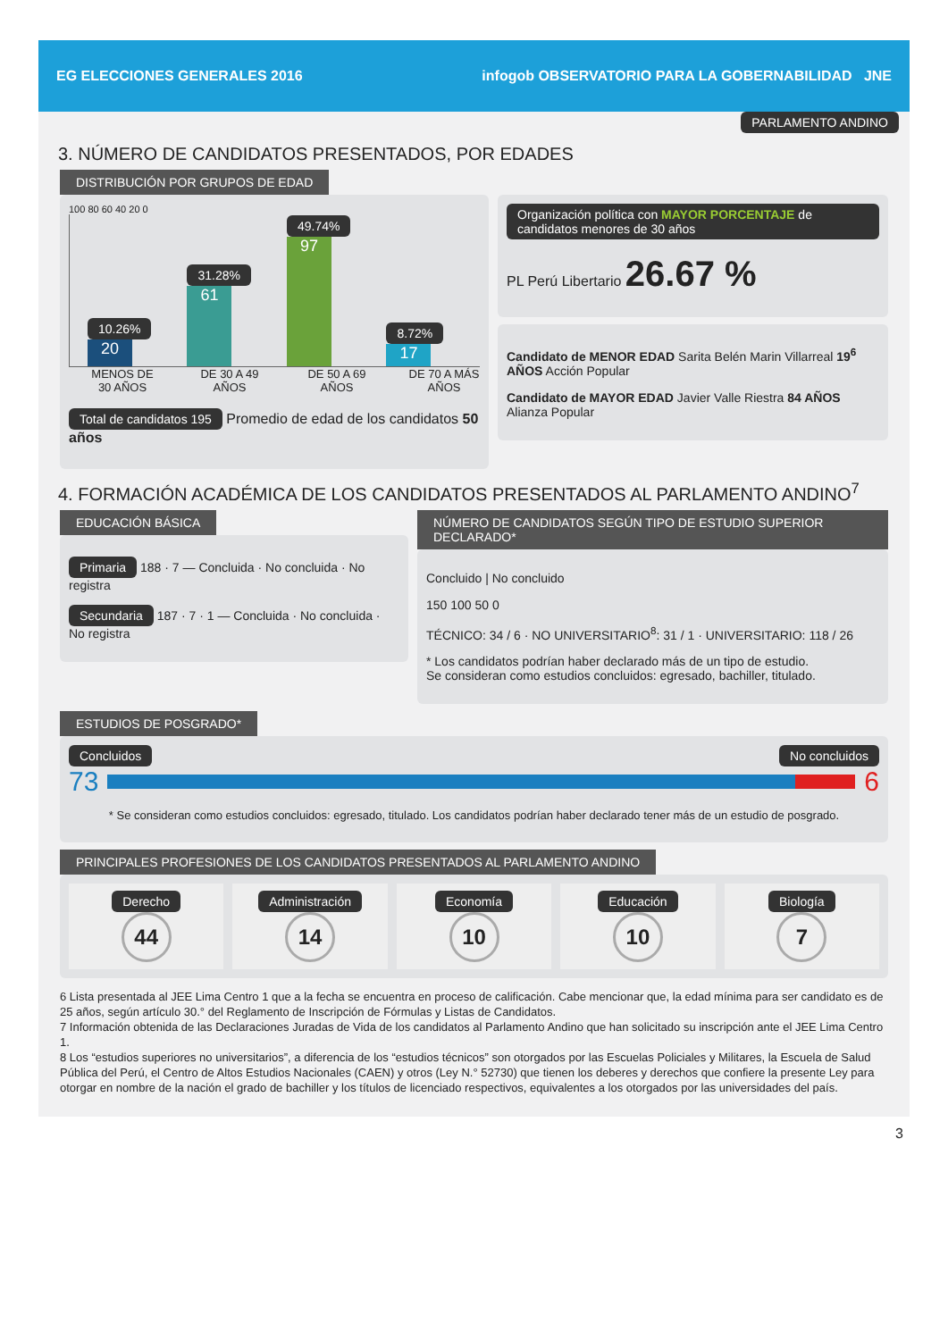EG ELECCIONES GENERALES 2016
infogob OBSERVATORIO PARA LA GOBERNABILIDAD JNE
PARLAMENTO ANDINO
3. NÚMERO DE CANDIDATOS PRESENTADOS, POR EDADES
DISTRIBUCIÓN POR GRUPOS DE EDAD
100 80 60 40 20 0
10.26%
20
31.28%
61
49.74%
97
8.72%
17
MENOS DE 30 AÑOS
DE 30 A 49 AÑOS
DE 50 A 69 AÑOS
DE 70 A MÁS AÑOS
Total de candidatos 195 Promedio de edad de los candidatos 50 años
Organización política con MAYOR PORCENTAJE de candidatos menores de 30 años
PL Perú Libertario 26.67 %
Candidato de MENOR EDAD Sarita Belén Marin Villarreal 19<sup>6</sup> AÑOS Acción Popular
Candidato de MAYOR EDAD Javier Valle Riestra 84 AÑOS Alianza Popular
4. FORMACIÓN ACADÉMICA DE LOS CANDIDATOS PRESENTADOS AL PARLAMENTO ANDINO<sup>7</sup>
EDUCACIÓN BÁSICA
Primaria 188 · 7 — Concluida · No concluida · No registra
Secundaria 187 · 7 · 1 — Concluida · No concluida · No registra
NÚMERO DE CANDIDATOS SEGÚN TIPO DE ESTUDIO SUPERIOR DECLARADO*
Concluido | No concluido
150 100 50 0
TÉCNICO: 34 / 6 · NO UNIVERSITARIO<sup>8</sup>: 31 / 1 · UNIVERSITARIO: 118 / 26
* Los candidatos podrían haber declarado más de un tipo de estudio.
Se consideran como estudios concluidos: egresado, bachiller, titulado.
ESTUDIOS DE POSGRADO*
Concluidos No concluidos
73 6
* Se consideran como estudios concluidos: egresado, titulado. Los candidatos podrían haber declarado tener más de un estudio de posgrado.
PRINCIPALES PROFESIONES DE LOS CANDIDATOS PRESENTADOS AL PARLAMENTO ANDINO
Derecho
44
Administración
14
Economía
10
Educación
10
Biología
7
6 Lista presentada al JEE Lima Centro 1 que a la fecha se encuentra en proceso de calificación. Cabe mencionar que, la edad mínima para ser candidato es de 25 años, según artículo 30.° del Reglamento de Inscripción de Fórmulas y Listas de Candidatos.
7 Información obtenida de las Declaraciones Juradas de Vida de los candidatos al Parlamento Andino que han solicitado su inscripción ante el JEE Lima Centro 1.
8 Los “estudios superiores no universitarios”, a diferencia de los “estudios técnicos” son otorgados por las Escuelas Policiales y Militares, la Escuela de Salud Pública del Perú, el Centro de Altos Estudios Nacionales (CAEN) y otros (Ley N.° 52730) que tienen los deberes y derechos que confiere la presente Ley para otorgar en nombre de la nación el grado de bachiller y los títulos de licenciado respectivos, equivalentes a los otorgados por las universidades del país.
3